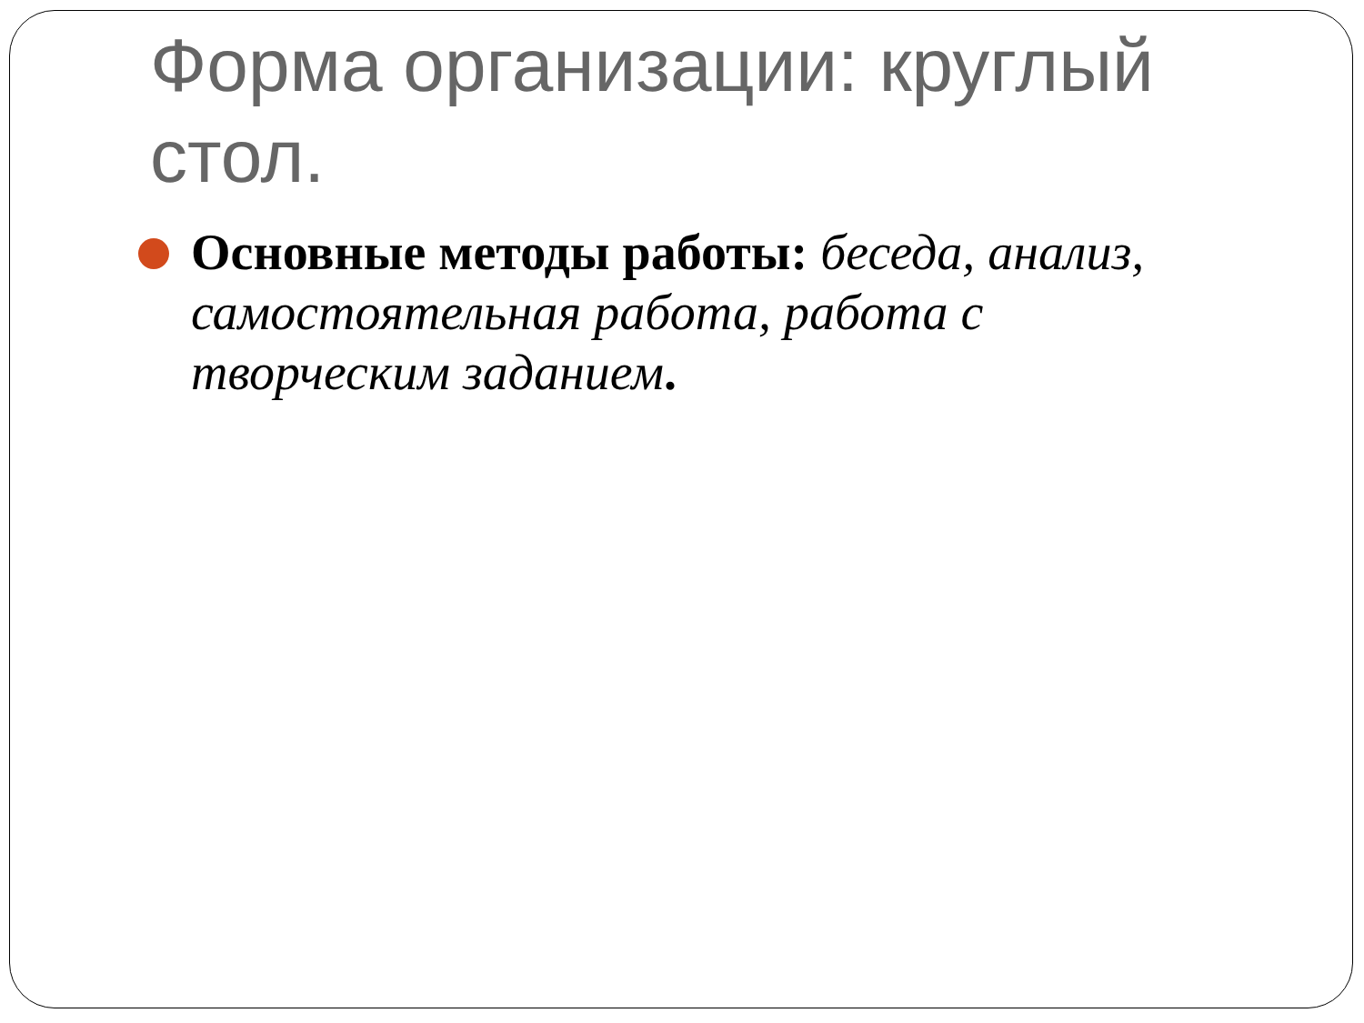Форма организации: круглый стол.
Основные методы работы: беседа, анализ, самостоятельная работа, работа с творческим заданием.